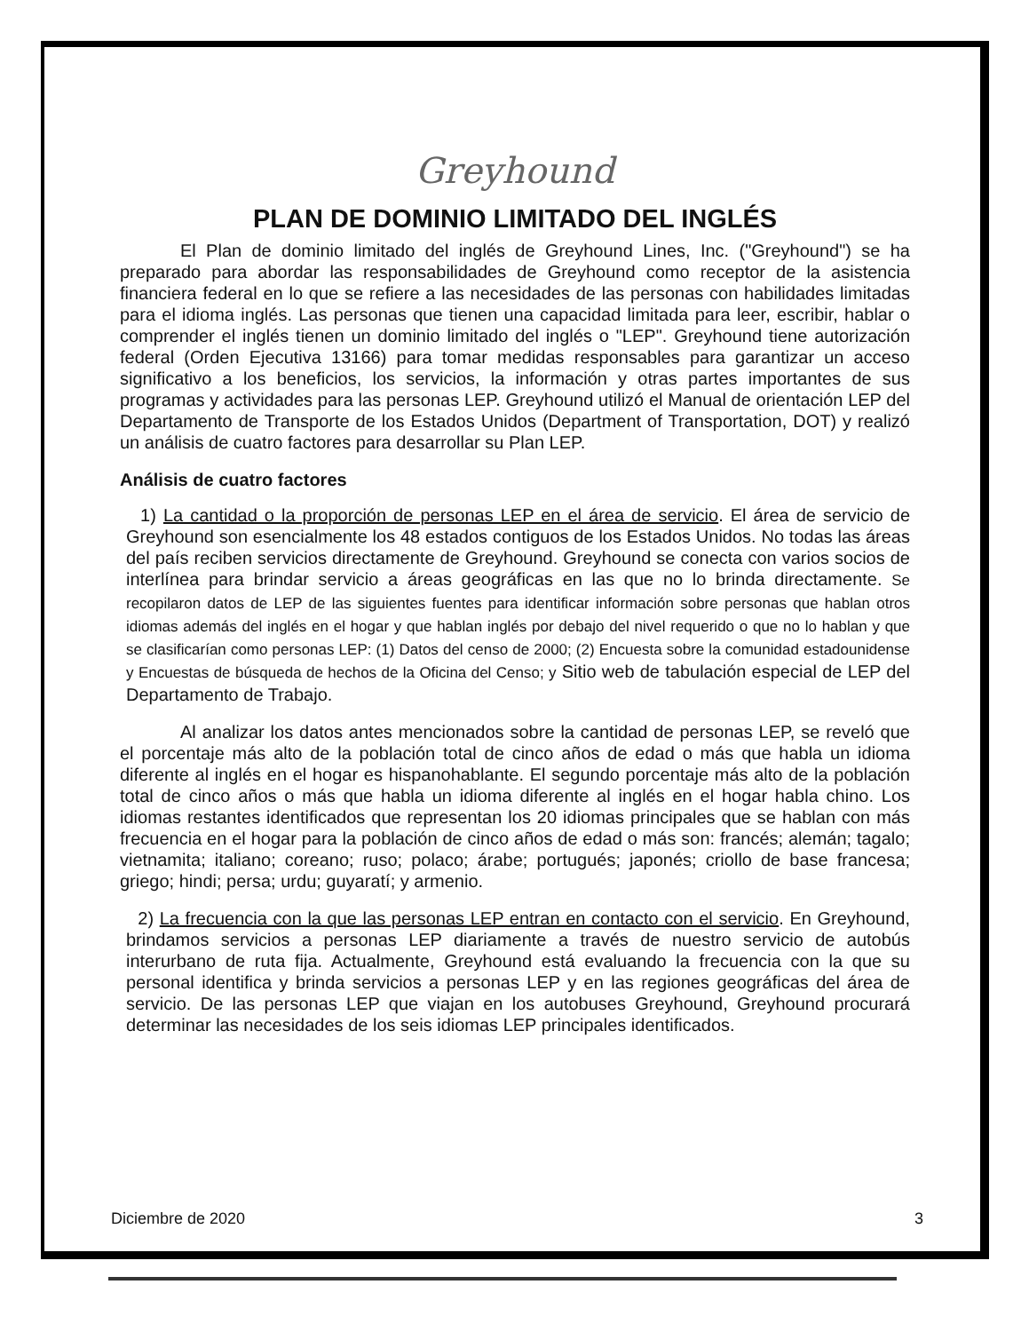Greyhound
PLAN DE DOMINIO LIMITADO DEL INGLÉS
El Plan de dominio limitado del inglés de Greyhound Lines, Inc. ("Greyhound") se ha preparado para abordar las responsabilidades de Greyhound como receptor de la asistencia financiera federal en lo que se refiere a las necesidades de las personas con habilidades limitadas para el idioma inglés. Las personas que tienen una capacidad limitada para leer, escribir, hablar o comprender el inglés tienen un dominio limitado del inglés o "LEP". Greyhound tiene autorización federal (Orden Ejecutiva 13166) para tomar medidas responsables para garantizar un acceso significativo a los beneficios, los servicios, la información y otras partes importantes de sus programas y actividades para las personas LEP. Greyhound utilizó el Manual de orientación LEP del Departamento de Transporte de los Estados Unidos (Department of Transportation, DOT) y realizó un análisis de cuatro factores para desarrollar su Plan LEP.
Análisis de cuatro factores
1) La cantidad o la proporción de personas LEP en el área de servicio. El área de servicio de Greyhound son esencialmente los 48 estados contiguos de los Estados Unidos. No todas las áreas del país reciben servicios directamente de Greyhound. Greyhound se conecta con varios socios de interlínea para brindar servicio a áreas geográficas en las que no lo brinda directamente. Se recopilaron datos de LEP de las siguientes fuentes para identificar información sobre personas que hablan otros idiomas además del inglés en el hogar y que hablan inglés por debajo del nivel requerido o que no lo hablan y que se clasificarían como personas LEP: (1) Datos del censo de 2000; (2) Encuesta sobre la comunidad estadounidense y Encuestas de búsqueda de hechos de la Oficina del Censo; y Sitio web de tabulación especial de LEP del Departamento de Trabajo.
Al analizar los datos antes mencionados sobre la cantidad de personas LEP, se reveló que el porcentaje más alto de la población total de cinco años de edad o más que habla un idioma diferente al inglés en el hogar es hispanohablante. El segundo porcentaje más alto de la población total de cinco años o más que habla un idioma diferente al inglés en el hogar habla chino. Los idiomas restantes identificados que representan los 20 idiomas principales que se hablan con más frecuencia en el hogar para la población de cinco años de edad o más son: francés; alemán; tagalo; vietnamita; italiano; coreano; ruso; polaco; árabe; portugués; japonés; criollo de base francesa; griego; hindi; persa; urdu; guyaratí; y armenio.
2) La frecuencia con la que las personas LEP entran en contacto con el servicio. En Greyhound, brindamos servicios a personas LEP diariamente a través de nuestro servicio de autobús interurbano de ruta fija. Actualmente, Greyhound está evaluando la frecuencia con la que su personal identifica y brinda servicios a personas LEP y en las regiones geográficas del área de servicio. De las personas LEP que viajan en los autobuses Greyhound, Greyhound procurará determinar las necesidades de los seis idiomas LEP principales identificados.
Diciembre de 2020 3